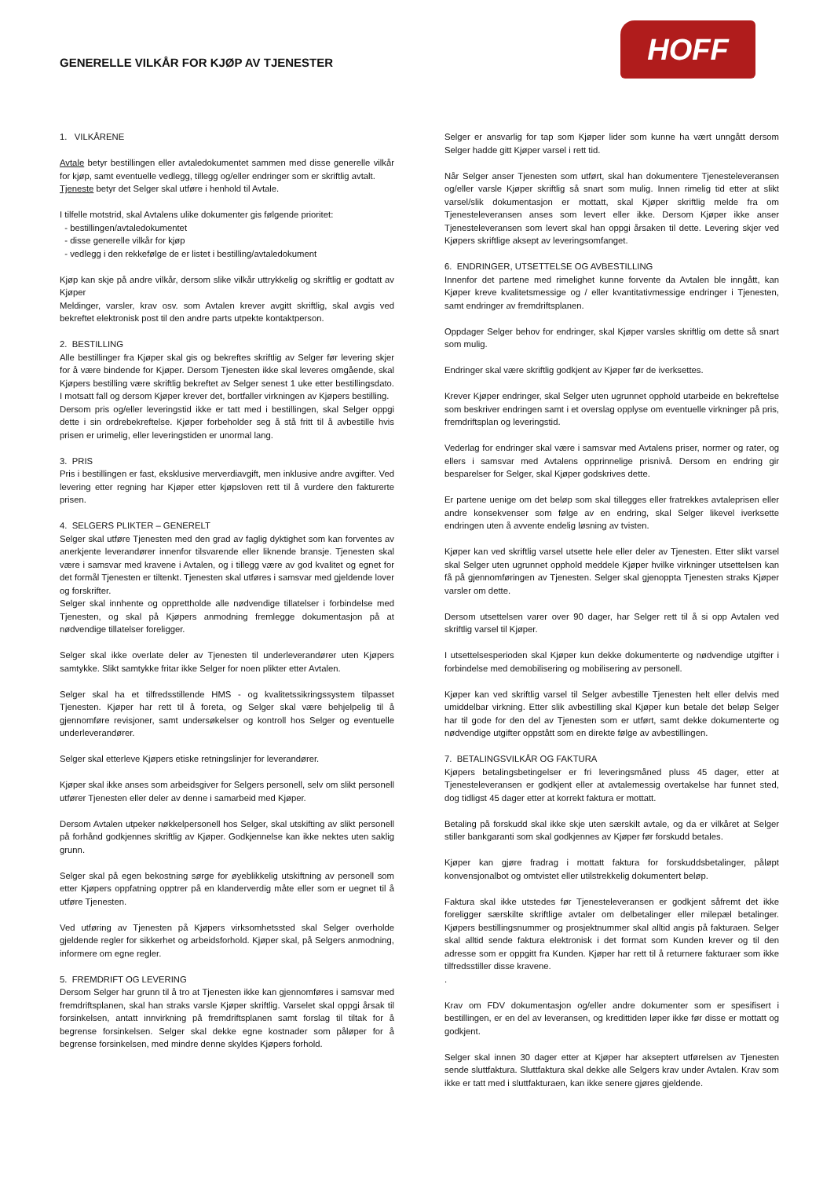GENERELLE VILKÅR FOR KJØP AV TJENESTER
HOFF
1. VILKÅRENE
Avtale betyr bestillingen eller avtaledokumentet sammen med disse generelle vilkår for kjøp, samt eventuelle vedlegg, tillegg og/eller endringer som er skriftlig avtalt.
Tjeneste betyr det Selger skal utføre i henhold til Avtale.
I tilfelle motstrid, skal Avtalens ulike dokumenter gis følgende prioritet:
- bestillingen/avtaledokumentet
- disse generelle vilkår for kjøp
- vedlegg i den rekkefølge de er listet i bestilling/avtaledokument
Kjøp kan skje på andre vilkår, dersom slike vilkår uttrykkelig og skriftlig er godtatt av Kjøper
Meldinger, varsler, krav osv. som Avtalen krever avgitt skriftlig, skal avgis ved bekreftet elektronisk post til den andre parts utpekte kontaktperson.
2. BESTILLING
Alle bestillinger fra Kjøper skal gis og bekreftes skriftlig av Selger før levering skjer for å være bindende for Kjøper. Dersom Tjenesten ikke skal leveres omgående, skal Kjøpers bestilling være skriftlig bekreftet av Selger senest 1 uke etter bestillingsdato. I motsatt fall og dersom Kjøper krever det, bortfaller virkningen av Kjøpers bestilling.
Dersom pris og/eller leveringstid ikke er tatt med i bestillingen, skal Selger oppgi dette i sin ordrebekreftelse. Kjøper forbeholder seg å stå fritt til å avbestille hvis prisen er urimelig, eller leveringstiden er unormal lang.
3. PRIS
Pris i bestillingen er fast, eksklusive merverdiavgift, men inklusive andre avgifter. Ved levering etter regning har Kjøper etter kjøpsloven rett til å vurdere den fakturerte prisen.
4. SELGERS PLIKTER – GENERELT
Selger skal utføre Tjenesten med den grad av faglig dyktighet som kan forventes av anerkjente leverandører innenfor tilsvarende eller liknende bransje. Tjenesten skal være i samsvar med kravene i Avtalen, og i tillegg være av god kvalitet og egnet for det formål Tjenesten er tiltenkt. Tjenesten skal utføres i samsvar med gjeldende lover og forskrifter.
Selger skal innhente og opprettholde alle nødvendige tillatelser i forbindelse med Tjenesten, og skal på Kjøpers anmodning fremlegge dokumentasjon på at nødvendige tillatelser foreligger.
Selger skal ikke overlate deler av Tjenesten til underleverandører uten Kjøpers samtykke. Slikt samtykke fritar ikke Selger for noen plikter etter Avtalen.
Selger skal ha et tilfredsstillende HMS - og kvalitetssikringssystem tilpasset Tjenesten. Kjøper har rett til å foreta, og Selger skal være behjelpelig til å gjennomføre revisjoner, samt undersøkelser og kontroll hos Selger og eventuelle underleverandører.
Selger skal etterleve Kjøpers etiske retningslinjer for leverandører.
Kjøper skal ikke anses som arbeidsgiver for Selgers personell, selv om slikt personell utfører Tjenesten eller deler av denne i samarbeid med Kjøper.
Dersom Avtalen utpeker nøkkelpersonell hos Selger, skal utskifting av slikt personell på forhånd godkjennes skriftlig av Kjøper. Godkjennelse kan ikke nektes uten saklig grunn.
Selger skal på egen bekostning sørge for øyeblikkelig utskiftning av personell som etter Kjøpers oppfatning opptrer på en klanderverdig måte eller som er uegnet til å utføre Tjenesten.
Ved utføring av Tjenesten på Kjøpers virksomhetssted skal Selger overholde gjeldende regler for sikkerhet og arbeidsforhold. Kjøper skal, på Selgers anmodning, informere om egne regler.
5. FREMDRIFT OG LEVERING
Dersom Selger har grunn til å tro at Tjenesten ikke kan gjennomføres i samsvar med fremdriftsplanen, skal han straks varsle Kjøper skriftlig. Varselet skal oppgi årsak til forsinkelsen, antatt innvirkning på fremdriftsplanen samt forslag til tiltak for å begrense forsinkelsen. Selger skal dekke egne kostnader som påløper for å begrense forsinkelsen, med mindre denne skyldes Kjøpers forhold.
Selger er ansvarlig for tap som Kjøper lider som kunne ha vært unngått dersom Selger hadde gitt Kjøper varsel i rett tid.
Når Selger anser Tjenesten som utført, skal han dokumentere Tjenesteleveransen og/eller varsle Kjøper skriftlig så snart som mulig. Innen rimelig tid etter at slikt varsel/slik dokumentasjon er mottatt, skal Kjøper skriftlig melde fra om Tjenesteleveransen anses som levert eller ikke. Dersom Kjøper ikke anser Tjenesteleveransen som levert skal han oppgi årsaken til dette. Levering skjer ved Kjøpers skriftlige aksept av leveringsomfanget.
6. ENDRINGER, UTSETTELSE OG AVBESTILLING
Innenfor det partene med rimelighet kunne forvente da Avtalen ble inngått, kan Kjøper kreve kvalitetsmessige og / eller kvantitativmessige endringer i Tjenesten, samt endringer av fremdriftsplanen.
Oppdager Selger behov for endringer, skal Kjøper varsles skriftlig om dette så snart som mulig.
Endringer skal være skriftlig godkjent av Kjøper før de iverksettes.
Krever Kjøper endringer, skal Selger uten ugrunnet opphold utarbeide en bekreftelse som beskriver endringen samt i et overslag opplyse om eventuelle virkninger på pris, fremdriftsplan og leveringstid.
Vederlag for endringer skal være i samsvar med Avtalens priser, normer og rater, og ellers i samsvar med Avtalens opprinnelige prisnivå. Dersom en endring gir besparelser for Selger, skal Kjøper godskrives dette.
Er partene uenige om det beløp som skal tillegges eller fratrekkes avtaleprisen eller andre konsekvenser som følge av en endring, skal Selger likevel iverksette endringen uten å avvente endelig løsning av tvisten.
Kjøper kan ved skriftlig varsel utsette hele eller deler av Tjenesten. Etter slikt varsel skal Selger uten ugrunnet opphold meddele Kjøper hvilke virkninger utsettelsen kan få på gjennomføringen av Tjenesten. Selger skal gjenoppta Tjenesten straks Kjøper varsler om dette.
Dersom utsettelsen varer over 90 dager, har Selger rett til å si opp Avtalen ved skriftlig varsel til Kjøper.
I utsettelsesperioden skal Kjøper kun dekke dokumenterte og nødvendige utgifter i forbindelse med demobilisering og mobilisering av personell.
Kjøper kan ved skriftlig varsel til Selger avbestille Tjenesten helt eller delvis med umiddelbar virkning. Etter slik avbestilling skal Kjøper kun betale det beløp Selger har til gode for den del av Tjenesten som er utført, samt dekke dokumenterte og nødvendige utgifter oppstått som en direkte følge av avbestillingen.
7. BETALINGSVILKÅR OG FAKTURA
Kjøpers betalingsbetingelser er fri leveringsmåned pluss 45 dager, etter at Tjenesteleveransen er godkjent eller at avtalemessig overtakelse har funnet sted, dog tidligst 45 dager etter at korrekt faktura er mottatt.
Betaling på forskudd skal ikke skje uten særskilt avtale, og da er vilkåret at Selger stiller bankgaranti som skal godkjennes av Kjøper før forskudd betales.
Kjøper kan gjøre fradrag i mottatt faktura for forskuddsbetalinger, påløpt konvensjonalbot og omtvistet eller utilstrekkelig dokumentert beløp.
Faktura skal ikke utstedes før Tjenesteleveransen er godkjent såfremt det ikke foreligger særskilte skriftlige avtaler om delbetalinger eller milepæl betalinger. Kjøpers bestillingsnummer og prosjektnummer skal alltid angis på fakturaen. Selger skal alltid sende faktura elektronisk i det format som Kunden krever og til den adresse som er oppgitt fra Kunden. Kjøper har rett til å returnere fakturaer som ikke tilfredsstiller disse kravene.
.
Krav om FDV dokumentasjon og/eller andre dokumenter som er spesifisert i bestillingen, er en del av leveransen, og kredittiden løper ikke før disse er mottatt og godkjent.
Selger skal innen 30 dager etter at Kjøper har akseptert utførelsen av Tjenesten sende sluttfaktura. Sluttfaktura skal dekke alle Selgers krav under Avtalen. Krav som ikke er tatt med i sluttfakturaen, kan ikke senere gjøres gjeldende.